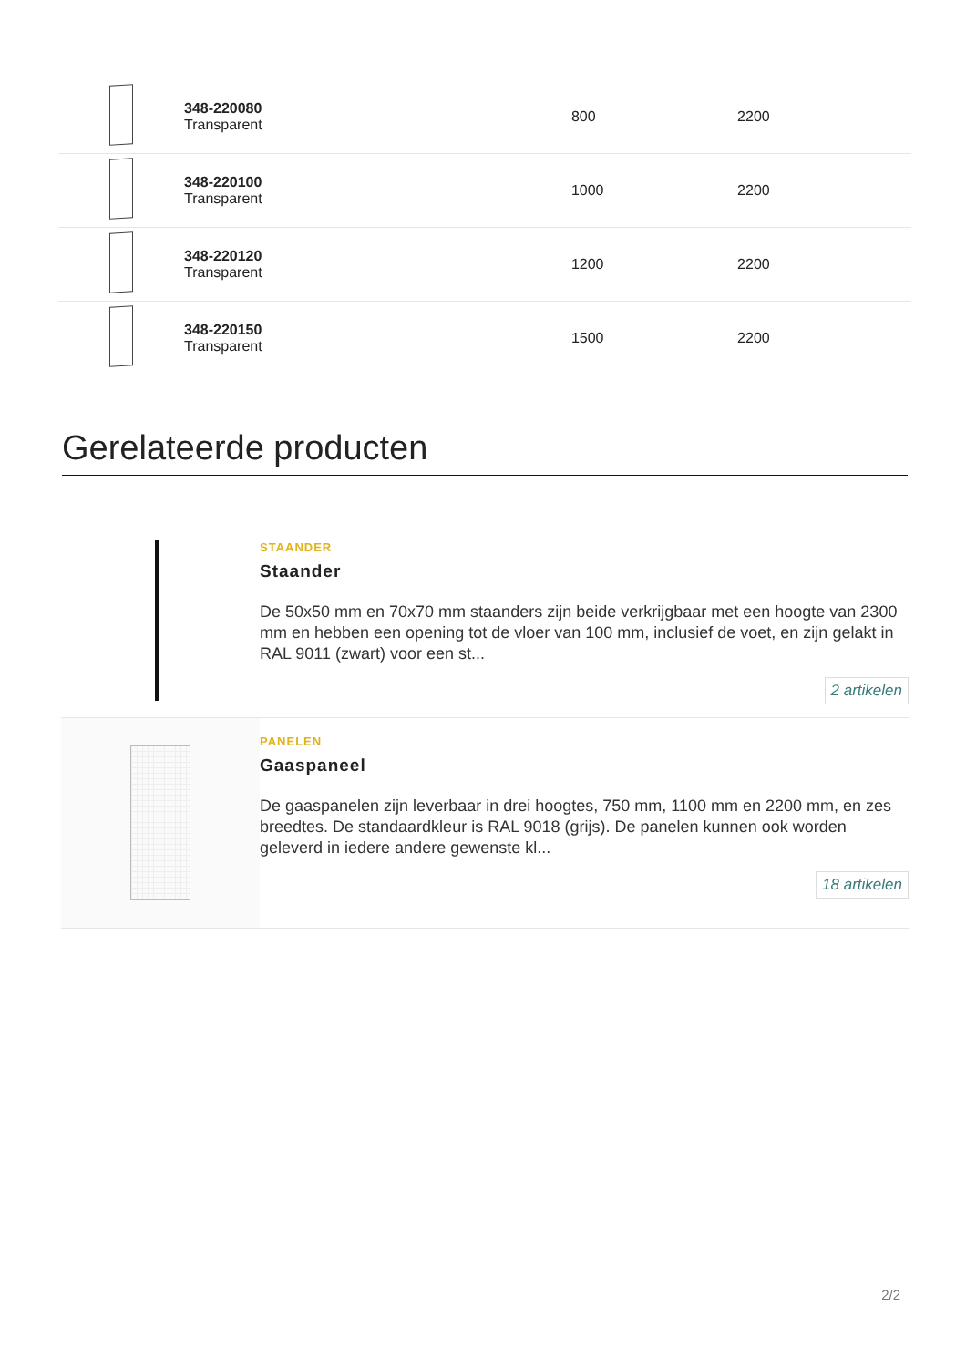| | 348-220080 Transparent | 800 | 2200 | |
| | 348-220100 Transparent | 1000 | 2200 | |
| | 348-220120 Transparent | 1200 | 2200 | |
| | 348-220150 Transparent | 1500 | 2200 | |
Gerelateerde producten
STAANDER
Staander
De 50x50 mm en 70x70 mm staanders zijn beide verkrijgbaar met een hoogte van 2300 mm en hebben een opening tot de vloer van 100 mm, inclusief de voet, en zijn gelakt in RAL 9011 (zwart) voor een st...
2 artikelen
PANELEN
Gaaspaneel
De gaaspanelen zijn leverbaar in drei hoogtes, 750 mm, 1100 mm en 2200 mm, en zes breedtes. De standaardkleur is RAL 9018 (grijs). De panelen kunnen ook worden geleverd in iedere andere gewenste kl...
18 artikelen
2/2